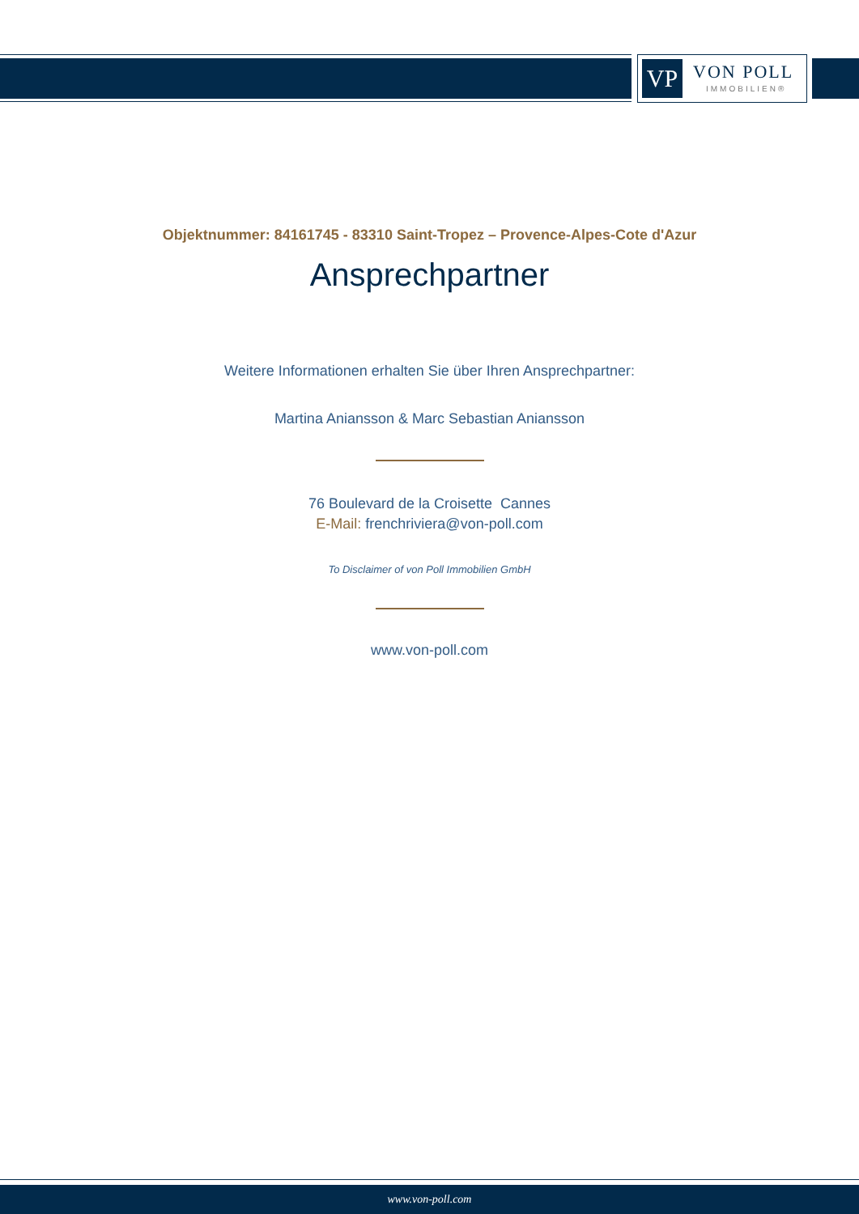VP VON POLL
IMMOBILIEN®
Objektnummer: 84161745 - 83310 Saint-Tropez – Provence-Alpes-Cote d'Azur
Ansprechpartner
Weitere Informationen erhalten Sie über Ihren Ansprechpartner:
Martina Aniansson & Marc Sebastian Aniansson
76 Boulevard de la Croisette Cannes
E-Mail: frenchriviera@von-poll.com
To Disclaimer of von Poll Immobilien GmbH
www.von-poll.com
www.von-poll.com